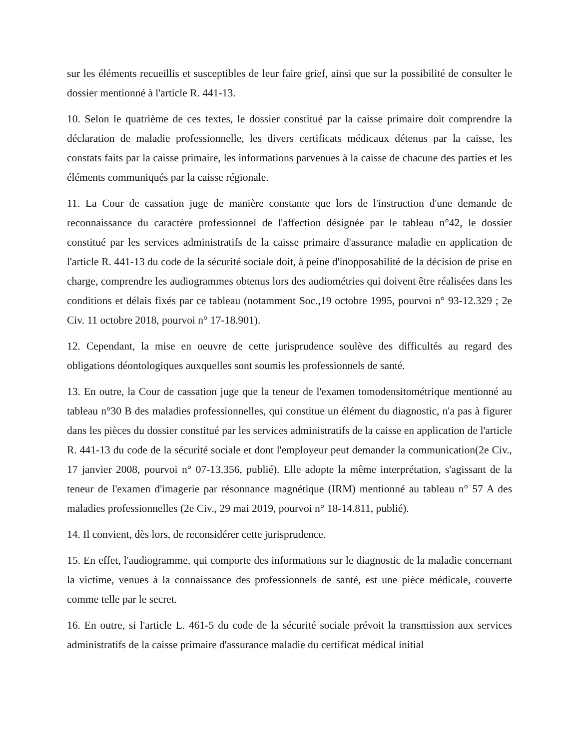sur les éléments recueillis et susceptibles de leur faire grief, ainsi que sur la possibilité de consulter le dossier mentionné à l'article R. 441-13.
10. Selon le quatrième de ces textes, le dossier constitué par la caisse primaire doit comprendre la déclaration de maladie professionnelle, les divers certificats médicaux détenus par la caisse, les constats faits par la caisse primaire, les informations parvenues à la caisse de chacune des parties et les éléments communiqués par la caisse régionale.
11. La Cour de cassation juge de manière constante que lors de l'instruction d'une demande de reconnaissance du caractère professionnel de l'affection désignée par le tableau n°42, le dossier constitué par les services administratifs de la caisse primaire d'assurance maladie en application de l'article R. 441-13 du code de la sécurité sociale doit, à peine d'inopposabilité de la décision de prise en charge, comprendre les audiogrammes obtenus lors des audiométries qui doivent être réalisées dans les conditions et délais fixés par ce tableau (notamment Soc.,19 octobre 1995, pourvoi n° 93-12.329 ; 2e Civ. 11 octobre 2018, pourvoi n° 17-18.901).
12. Cependant, la mise en oeuvre de cette jurisprudence soulève des difficultés au regard des obligations déontologiques auxquelles sont soumis les professionnels de santé.
13. En outre, la Cour de cassation juge que la teneur de l'examen tomodensitométrique mentionné au tableau n°30 B des maladies professionnelles, qui constitue un élément du diagnostic, n'a pas à figurer dans les pièces du dossier constitué par les services administratifs de la caisse en application de l'article R. 441-13 du code de la sécurité sociale et dont l'employeur peut demander la communication(2e Civ., 17 janvier 2008, pourvoi n° 07-13.356, publié). Elle adopte la même interprétation, s'agissant de la teneur de l'examen d'imagerie par résonnance magnétique (IRM) mentionné au tableau n° 57 A des maladies professionnelles (2e Civ., 29 mai 2019, pourvoi n° 18-14.811, publié).
14. Il convient, dès lors, de reconsidérer cette jurisprudence.
15. En effet, l'audiogramme, qui comporte des informations sur le diagnostic de la maladie concernant la victime, venues à la connaissance des professionnels de santé, est une pièce médicale, couverte comme telle par le secret.
16. En outre, si l'article L. 461-5 du code de la sécurité sociale prévoit la transmission aux services administratifs de la caisse primaire d'assurance maladie du certificat médical initial